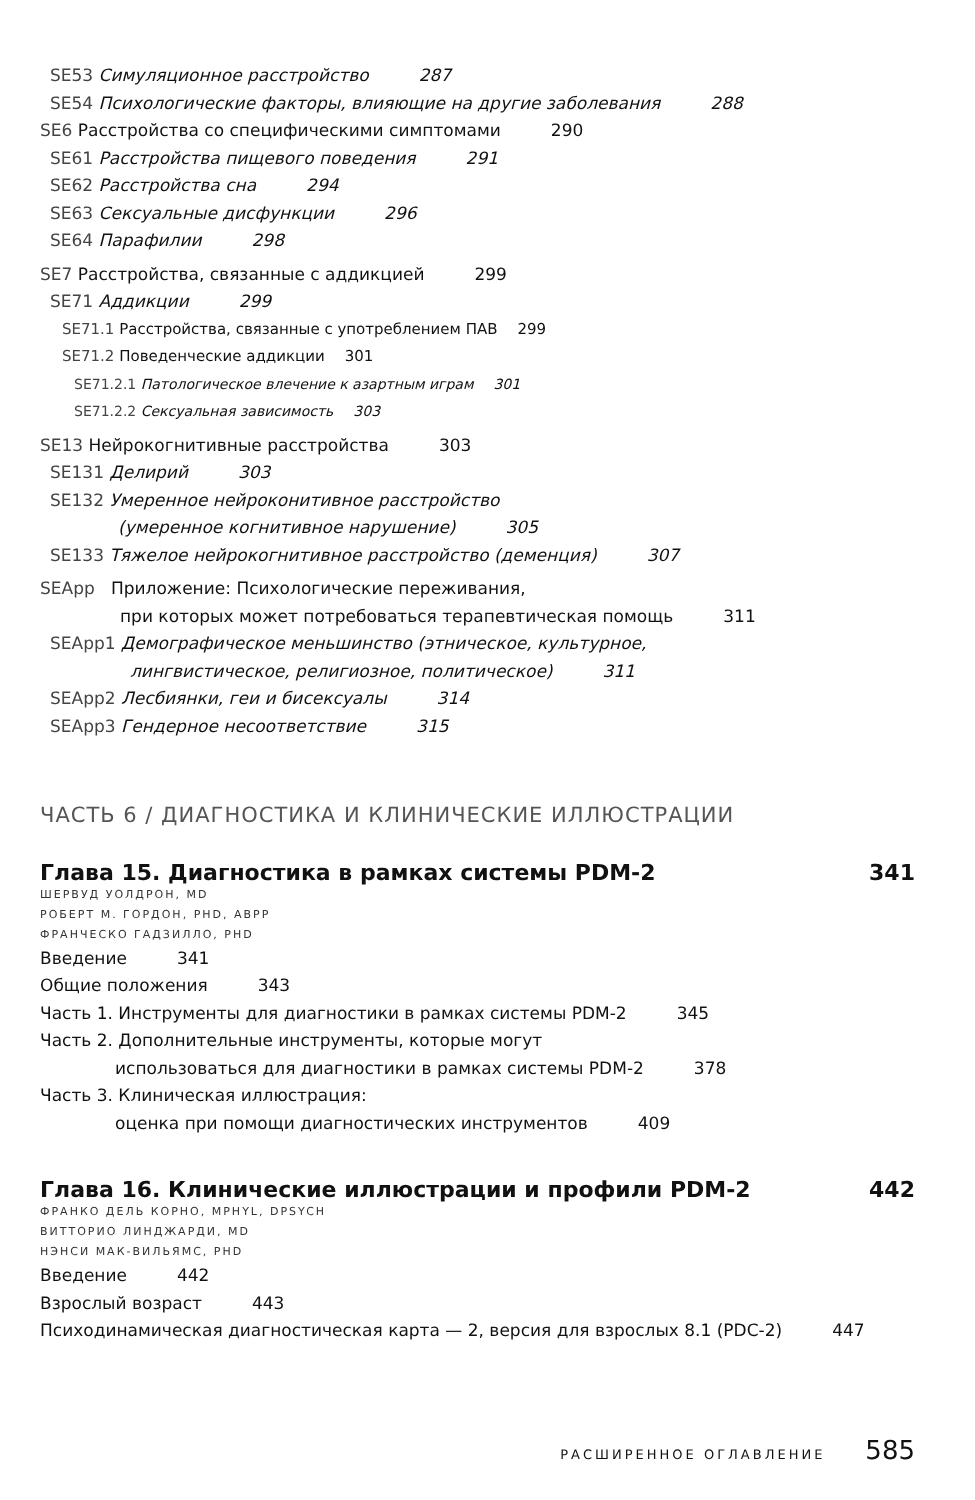SE53 Симуляционное расстройство 287
SE54 Психологические факторы, влияющие на другие заболевания 288
SE6 Расстройства со специфическими симптомами 290
SE61 Расстройства пищевого поведения 291
SE62 Расстройства сна 294
SE63 Сексуальные дисфункции 296
SE64 Парафилии 298
SE7 Расстройства, связанные с аддикцией 299
SE71 Аддикции 299
SE71.1 Расстройства, связанные с употреблением ПАВ 299
SE71.2 Поведенческие аддикции 301
SE71.2.1 Патологическое влечение к азартным играм 301
SE71.2.2 Сексуальная зависимость 303
SE13 Нейрокогнитивные расстройства 303
SE131 Делирий 303
SE132 Умеренное нейроконитивное расстройство
(умеренное когнитивное нарушение) 305
SE133 Тяжелое нейрокогнитивное расстройство (деменция) 307
SEApp Приложение: Психологические переживания,
при которых может потребоваться терапевтическая помощь 311
SEApp1 Демографическое меньшинство (этническое, культурное,
лингвистическое, религиозное, политическое) 311
SEApp2 Лесбиянки, геи и бисексуалы 314
SEApp3 Гендерное несоответствие 315
ЧАСТЬ 6 / ДИАГНОСТИКА И КЛИНИЧЕСКИЕ ИЛЛЮСТРАЦИИ
Глава 15. Диагностика в рамках системы PDM-2 341
ШЕРВУД УОЛДРОН, MD
РОБЕРТ М. ГОРДОН, PHD, ABPP
ФРАНЧЕСКО ГАДЗИЛЛО, PHD
Введение 341
Общие положения 343
Часть 1. Инструменты для диагностики в рамках системы PDM-2 345
Часть 2. Дополнительные инструменты, которые могут
использоваться для диагностики в рамках системы PDM-2 378
Часть 3. Клиническая иллюстрация:
оценка при помощи диагностических инструментов 409
Глава 16. Клинические иллюстрации и профили PDM-2 442
ФРАНКО ДЕЛЬ КОРНО, MPHYL, DPSYCH
ВИТТОРИО ЛИНДЖАРДИ, MD
НЭНСИ МАК-ВИЛЬЯМС, PHD
Введение 442
Взрослый возраст 443
Психодинамическая диагностическая карта — 2, версия для взрослых 8.1 (PDC-2) 447
РАСШИРЕННОЕ ОГЛАВЛЕНИЕ 585